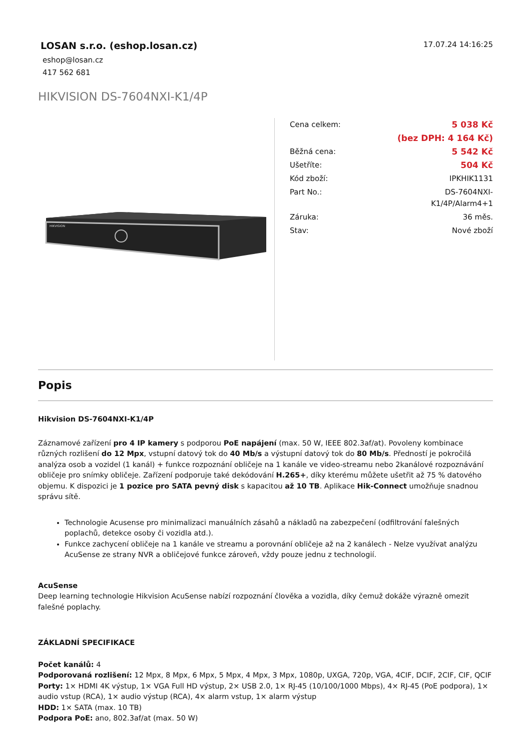LOSAN s.r.o. (eshop.losan.cz)
eshop@losan.cz
417 562 681
17.07.24 14:16:25
HIKVISION DS-7604NXI-K1/4P
HIKVISION
| Cena celkem: | 5 038 Kč |
| | (bez DPH: 4 164 Kč) |
| Běžná cena: | 5 542 Kč |
| Ušetříte: | 504 Kč |
| Kód zboží: | IPKHIK1131 |
| Part No.: | DS-7604NXI- K1/4P/Alarm4+1 |
| Záruka: | 36 měs. |
| Stav: | Nové zboží |
Popis
Hikvision DS-7604NXI-K1/4P
Záznamové zařízení pro 4 IP kamery s podporou PoE napájení (max. 50 W, IEEE 802.3af/at). Povoleny kombinace různých rozlišení do 12 Mpx, vstupní datový tok do 40 Mb/s a výstupní datový tok do 80 Mb/s. Předností je pokročilá analýza osob a vozidel (1 kanál) + funkce rozpoznání obličeje na 1 kanále ve video-streamu nebo 2kanálové rozpoznávání obličeje pro snímky obličeje. Zařízení podporuje také dekódování H.265+, díky kterému můžete ušetřit až 75 % datového objemu. K dispozici je 1 pozice pro SATA pevný disk s kapacitou až 10 TB. Aplikace Hik-Connect umožňuje snadnou správu sítě.
Technologie Acusense pro minimalizaci manuálních zásahů a nákladů na zabezpečení (odfiltrování falešných poplachů, detekce osoby či vozidla atd.).
Funkce zachycení obličeje na 1 kanále ve streamu a porovnání obličeje až na 2 kanálech - Nelze využívat analýzu AcuSense ze strany NVR a obličejové funkce zároveň, vždy pouze jednu z technologií.
AcuSense
Deep learning technologie Hikvision AcuSense nabízí rozpoznání člověka a vozidla, díky čemuž dokáže výrazně omezit falešné poplachy.
ZÁKLADNÍ SPECIFIKACE
Počet kanálů: 4
Podporovaná rozlišení: 12 Mpx, 8 Mpx, 6 Mpx, 5 Mpx, 4 Mpx, 3 Mpx, 1080p, UXGA, 720p, VGA, 4CIF, DCIF, 2CIF, CIF, QCIF
Porty: 1× HDMI 4K výstup, 1× VGA Full HD výstup, 2× USB 2.0, 1× RJ-45 (10/100/1000 Mbps), 4× RJ-45 (PoE podpora), 1× audio vstup (RCA), 1× audio výstup (RCA), 4× alarm vstup, 1× alarm výstup
HDD: 1× SATA (max. 10 TB)
Podpora PoE: ano, 802.3af/at (max. 50 W)